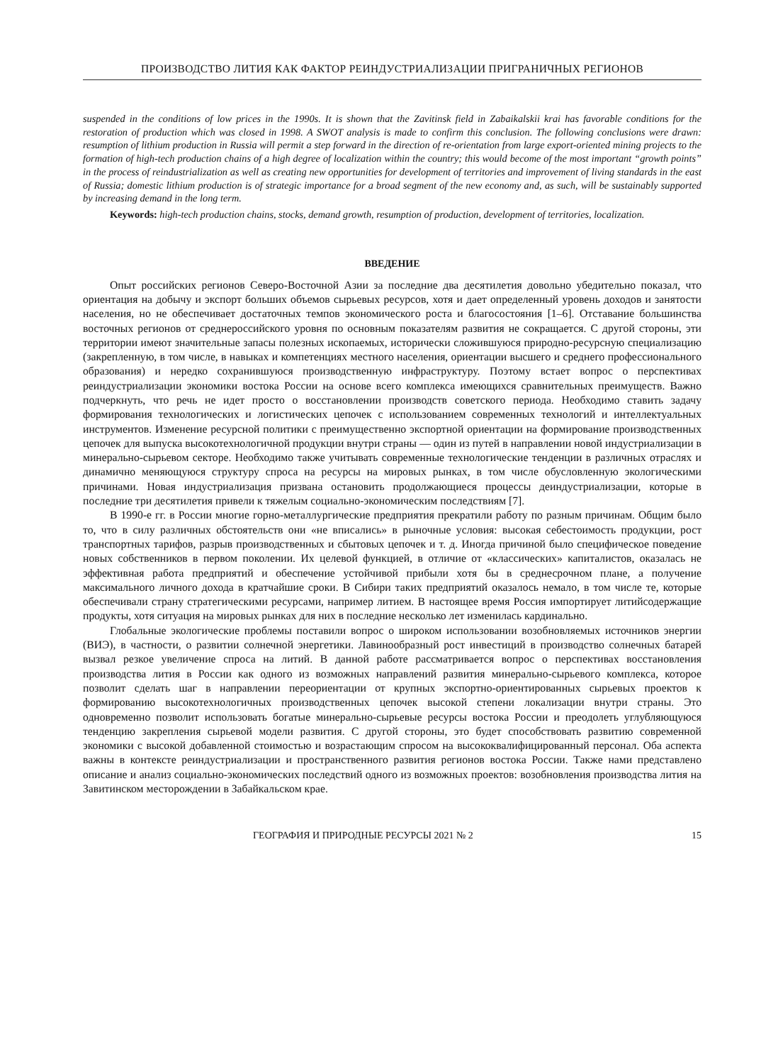ПРОИЗВОДСТВО ЛИТИЯ КАК ФАКТОР РЕИНДУСТРИАЛИЗАЦИИ ПРИГРАНИЧНЫХ РЕГИОНОВ
suspended in the conditions of low prices in the 1990s. It is shown that the Zavitinsk field in Zabaikalskii krai has favorable conditions for the restoration of production which was closed in 1998. A SWOT analysis is made to confirm this conclusion. The following conclusions were drawn: resumption of lithium production in Russia will permit a step forward in the direction of re-orientation from large export-oriented mining projects to the formation of high-tech production chains of a high degree of localization within the country; this would become of the most important “growth points” in the process of reindustrialization as well as creating new opportunities for development of territories and improvement of living standards in the east of Russia; domestic lithium production is of strategic importance for a broad segment of the new economy and, as such, will be sustainably supported by increasing demand in the long term.
Keywords: high-tech production chains, stocks, demand growth, resumption of production, development of territories, localization.
ВВЕДЕНИЕ
Опыт российских регионов Северо-Восточной Азии за последние два десятилетия довольно убедительно показал, что ориентация на добычу и экспорт больших объемов сырьевых ресурсов, хотя и дает определенный уровень доходов и занятости населения, но не обеспечивает достаточных темпов экономического роста и благосостояния [1–6]. Отставание большинства восточных регионов от среднероссийского уровня по основным показателям развития не сокращается. С другой стороны, эти территории имеют значительные запасы полезных ископаемых, исторически сложившуюся природно-ресурсную специализацию (закрепленную, в том числе, в навыках и компетенциях местного населения, ориентации высшего и среднего профессионального образования) и нередко сохранившуюся производственную инфраструктуру. Поэтому встает вопрос о перспективах реиндустриализации экономики востока России на основе всего комплекса имеющихся сравнительных преимуществ. Важно подчеркнуть, что речь не идет просто о восстановлении производств советского периода. Необходимо ставить задачу формирования технологических и логистических цепочек с использованием современных технологий и интеллектуальных инструментов. Изменение ресурсной политики с преимущественно экспортной ориентации на формирование производственных цепочек для выпуска высокотехнологичной продукции внутри страны — один из путей в направлении новой индустриализации в минерально-сырьевом секторе. Необходимо также учитывать современные технологические тенденции в различных отраслях и динамично меняющуюся структуру спроса на ресурсы на мировых рынках, в том числе обусловленную экологическими причинами. Новая индустриализация призвана остановить продолжающиеся процессы деиндустриализации, которые в последние три десятилетия привели к тяжелым социально-экономическим последствиям [7].
В 1990-е гг. в России многие горно-металлургические предприятия прекратили работу по разным причинам. Общим было то, что в силу различных обстоятельств они «не вписались» в рыночные условия: высокая себестоимость продукции, рост транспортных тарифов, разрыв производственных и сбытовых цепочек и т. д. Иногда причиной было специфическое поведение новых собственников в первом поколении. Их целевой функцией, в отличие от «классических» капиталистов, оказалась не эффективная работа предприятий и обеспечение устойчивой прибыли хотя бы в среднесрочном плане, а получение максимального личного дохода в кратчайшие сроки. В Сибири таких предприятий оказалось немало, в том числе те, которые обеспечивали страну стратегическими ресурсами, например литием. В настоящее время Россия импортирует литийсодержащие продукты, хотя ситуация на мировых рынках для них в последние несколько лет изменилась кардинально.
Глобальные экологические проблемы поставили вопрос о широком использовании возобновляемых источников энергии (ВИЭ), в частности, о развитии солнечной энергетики. Лавинообразный рост инвестиций в производство солнечных батарей вызвал резкое увеличение спроса на литий. В данной работе рассматривается вопрос о перспективах восстановления производства лития в России как одного из возможных направлений развития минерально-сырьевого комплекса, которое позволит сделать шаг в направлении переориентации от крупных экспортно-ориентированных сырьевых проектов к формированию высокотехнологичных производственных цепочек высокой степени локализации внутри страны. Это одновременно позволит использовать богатые минерально-сырьевые ресурсы востока России и преодолеть углубляющуюся тенденцию закрепления сырьевой модели развития. С другой стороны, это будет способствовать развитию современной экономики с высокой добавленной стоимостью и возрастающим спросом на высококвалифицированный персонал. Оба аспекта важны в контексте реиндустриализации и пространственного развития регионов востока России. Также нами представлено описание и анализ социально-экономических последствий одного из возможных проектов: возобновления производства лития на Завитинском месторождении в Забайкальском крае.
ГЕОГРАФИЯ И ПРИРОДНЫЕ РЕСУРСЫ 2021 № 2 15